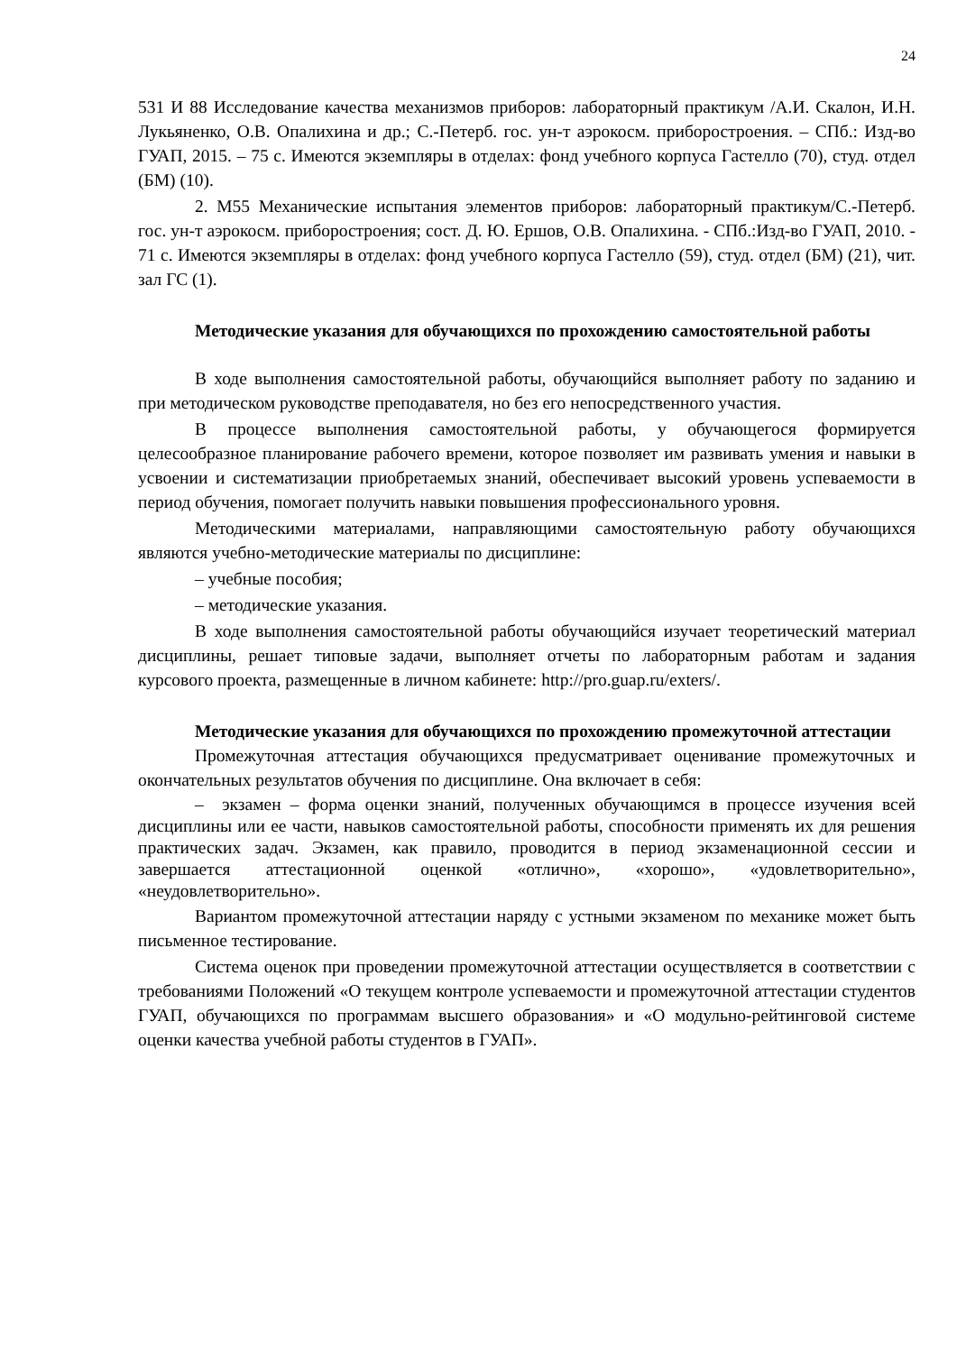24
531 И 88 Исследование качества механизмов приборов: лабораторный практикум /А.И. Скалон, И.Н. Лукьяненко, О.В. Опалихина и др.; С.-Петерб. гос. ун-т аэрокосм. приборостроения. – СПб.: Изд-во ГУАП, 2015. – 75 с. Имеются экземпляры в отделах: фонд учебного корпуса Гастелло (70), студ. отдел (БМ) (10).
2. М55 Механические испытания элементов приборов: лабораторный практикум/С.-Петерб. гос. ун-т аэрокосм. приборостроения; сост. Д. Ю. Ершов, О.В. Опалихина. - СПб.:Изд-во ГУАП, 2010. - 71 с. Имеются экземпляры в отделах: фонд учебного корпуса Гастелло (59), студ. отдел (БМ) (21), чит. зал ГС (1).
Методические указания для обучающихся по прохождению самостоятельной работы
В ходе выполнения самостоятельной работы, обучающийся выполняет работу по заданию и при методическом руководстве преподавателя, но без его непосредственного участия.
В процессе выполнения самостоятельной работы, у обучающегося формируется целесообразное планирование рабочего времени, которое позволяет им развивать умения и навыки в усвоении и систематизации приобретаемых знаний, обеспечивает высокий уровень успеваемости в период обучения, помогает получить навыки повышения профессионального уровня.
Методическими материалами, направляющими самостоятельную работу обучающихся являются учебно-методические материалы по дисциплине:
– учебные пособия;
– методические указания.
В ходе выполнения самостоятельной работы обучающийся изучает теоретический материал дисциплины, решает типовые задачи, выполняет отчеты по лабораторным работам и задания курсового проекта, размещенные в личном кабинете: http://pro.guap.ru/exters/.
Методические указания для обучающихся по прохождению промежуточной аттестации
Промежуточная аттестация обучающихся предусматривает оценивание промежуточных и окончательных результатов обучения по дисциплине. Она включает в себя:
– экзамен – форма оценки знаний, полученных обучающимся в процессе изучения всей дисциплины или ее части, навыков самостоятельной работы, способности применять их для решения практических задач. Экзамен, как правило, проводится в период экзаменационной сессии и завершается аттестационной оценкой «отлично», «хорошо», «удовлетворительно», «неудовлетворительно».
Вариантом промежуточной аттестации наряду с устными экзаменом по механике может быть письменное тестирование.
Система оценок при проведении промежуточной аттестации осуществляется в соответствии с требованиями Положений «О текущем контроле успеваемости и промежуточной аттестации студентов ГУАП, обучающихся по программам высшего образования» и «О модульно-рейтинговой системе оценки качества учебной работы студентов в ГУАП».